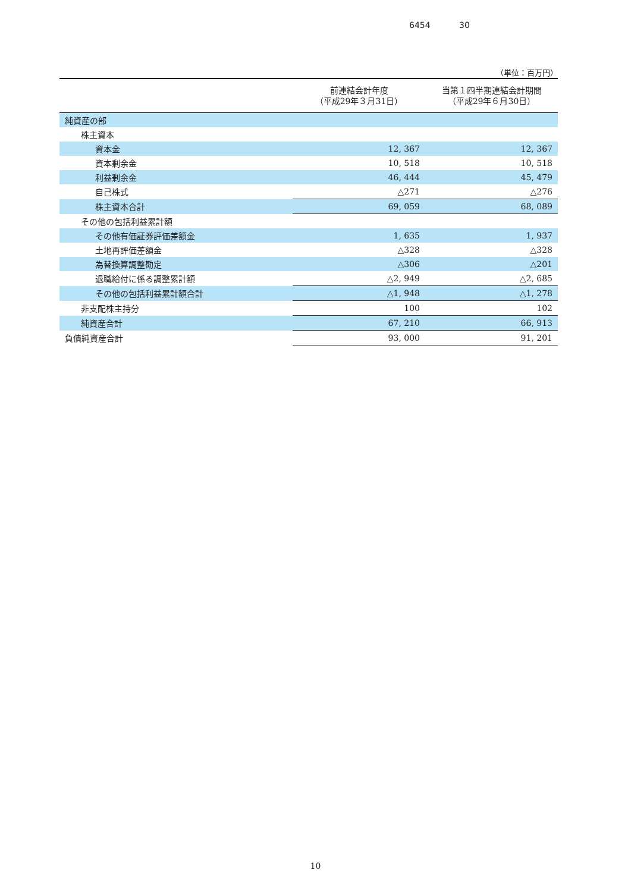6454 30
（単位：百万円）
| | 前連結会計年度 （平成29年３月31日） | 当第１四半期連結会計期間 （平成29年６月30日） |
| --- | --- | --- |
| 純資産の部 | | |
| 株主資本 | | |
| 資本金 | 12, 367 | 12, 367 |
| 資本剰余金 | 10, 518 | 10, 518 |
| 利益剰余金 | 46, 444 | 45, 479 |
| 自己株式 | △271 | △276 |
| 株主資本合計 | 69, 059 | 68, 089 |
| その他の包括利益累計額 | | |
| その他有価証券評価差額金 | 1, 635 | 1, 937 |
| 土地再評価差額金 | △328 | △328 |
| 為替換算調整勘定 | △306 | △201 |
| 退職給付に係る調整累計額 | △2, 949 | △2, 685 |
| その他の包括利益累計額合計 | △1, 948 | △1, 278 |
| 非支配株主持分 | 100 | 102 |
| 純資産合計 | 67, 210 | 66, 913 |
| 負債純資産合計 | 93, 000 | 91, 201 |
10